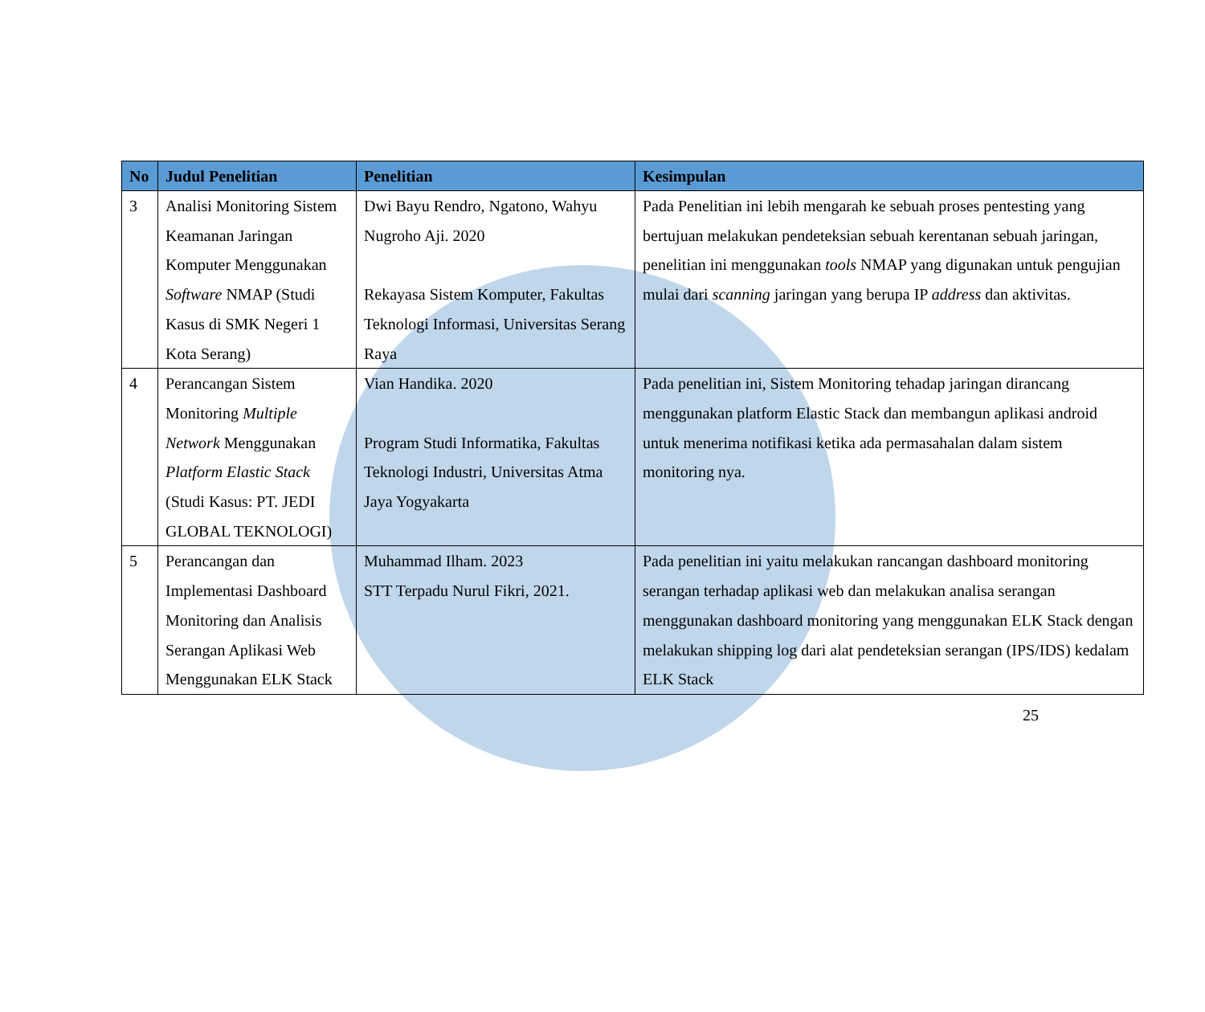| No | Judul Penelitian | Penelitian | Kesimpulan |
| --- | --- | --- | --- |
| 3 | Analisi Monitoring Sistem Keamanan Jaringan Komputer Menggunakan Software NMAP (Studi Kasus di SMK Negeri 1 Kota Serang) | Dwi Bayu Rendro, Ngatono, Wahyu Nugroho Aji. 2020 Rekayasa Sistem Komputer, Fakultas Teknologi Informasi, Universitas Serang Raya | Pada Penelitian ini lebih mengarah ke sebuah proses pentesting yang bertujuan melakukan pendeteksian sebuah kerentanan sebuah jaringan, penelitian ini menggunakan tools NMAP yang digunakan untuk pengujian mulai dari scanning jaringan yang berupa IP address dan aktivitas. |
| 4 | Perancangan Sistem Monitoring Multiple Network Menggunakan Platform Elastic Stack (Studi Kasus: PT. JEDI GLOBAL TEKNOLOGI) | Vian Handika. 2020 Program Studi Informatika, Fakultas Teknologi Industri, Universitas Atma Jaya Yogyakarta | Pada penelitian ini, Sistem Monitoring tehadap jaringan dirancang menggunakan platform Elastic Stack dan membangun aplikasi android untuk menerima notifikasi ketika ada permasahalan dalam sistem monitoring nya. |
| 5 | Perancangan dan Implementasi Dashboard Monitoring dan Analisis Serangan Aplikasi Web Menggunakan ELK Stack | Muhammad Ilham. 2023 STT Terpadu Nurul Fikri, 2021. | Pada penelitian ini yaitu melakukan rancangan dashboard monitoring serangan terhadap aplikasi web dan melakukan analisa serangan menggunakan dashboard monitoring yang menggunakan ELK Stack dengan melakukan shipping log dari alat pendeteksian serangan (IPS/IDS) kedalam ELK Stack |
25